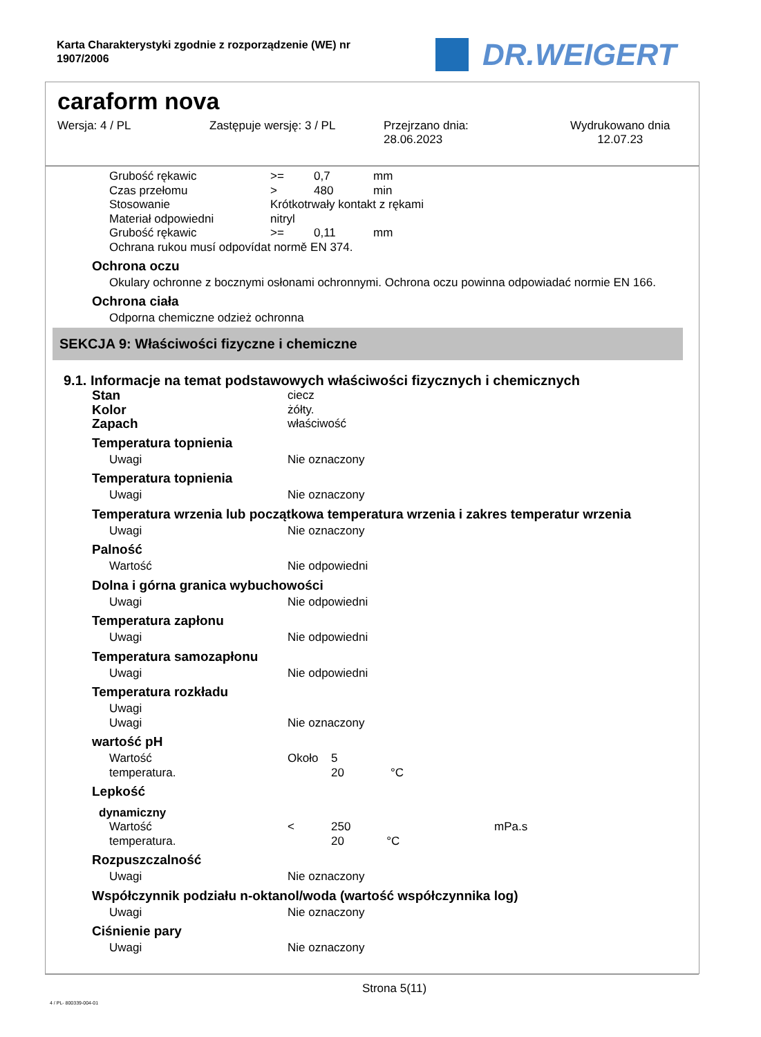Karta Charakterystyki zgodnie z rozporządzenie (WE) nr 1907/2006
DR.WEIGERT
caraform nova
Wersja: 4 / PL Zastępuje wersję: 3 / PL Przejrzano dnia:
28.06.2023
Wydrukowano dnia
12.07.23
| Grubość rękawic | >= | 0,7 | mm |
| Czas przełomu | > | 480 | min |
| Stosowanie | Krótkotrwały kontakt z rękami | | |
| Materiał odpowiedni | nitryl | | |
| Grubość rękawic | >= | 0,11 | mm |
| Ochrana rukou musí odpovídat normě EN 374. | | | |
Ochrona oczu
Okulary ochronne z bocznymi osłonami ochronnymi. Ochrona oczu powinna odpowiadać normie EN 166.
Ochrona ciała
Odporna chemiczne odzież ochronna
SEKCJA 9: Właściwości fizyczne i chemiczne
9.1. Informacje na temat podstawowych właściwości fizycznych i chemicznych
| Stan | ciecz |
| Kolor | żółty. |
| Zapach | właściwość |
Temperatura topnienia
| Uwagi | Nie oznaczony |
Temperatura topnienia
| Uwagi | Nie oznaczony |
Temperatura wrzenia lub początkowa temperatura wrzenia i zakres temperatur wrzenia
| Uwagi | Nie oznaczony |
Palność
| Wartość | Nie odpowiedni |
Dolna i górna granica wybuchowości
| Uwagi | Nie odpowiedni |
Temperatura zapłonu
| Uwagi | Nie odpowiedni |
Temperatura samozapłonu
| Uwagi | Nie odpowiedni |
Temperatura rozkładu
| Uwagi | |
| Uwagi | Nie oznaczony |
wartość pH
| Wartość | Około | 5 | |
| temperatura. | | 20 | °C |
Lepkość
dynamiczny
| Wartość | < | 250 | mPa.s |
| temperatura. | | 20 °C | |
Rozpuszczalność
| Uwagi | Nie oznaczony |
Współczynnik podziału n-oktanol/woda (wartość współczynnika log)
| Uwagi | Nie oznaczony |
Ciśnienie pary
| Uwagi | Nie oznaczony |
Strona 5(11)
4 / PL- 800339-004-01